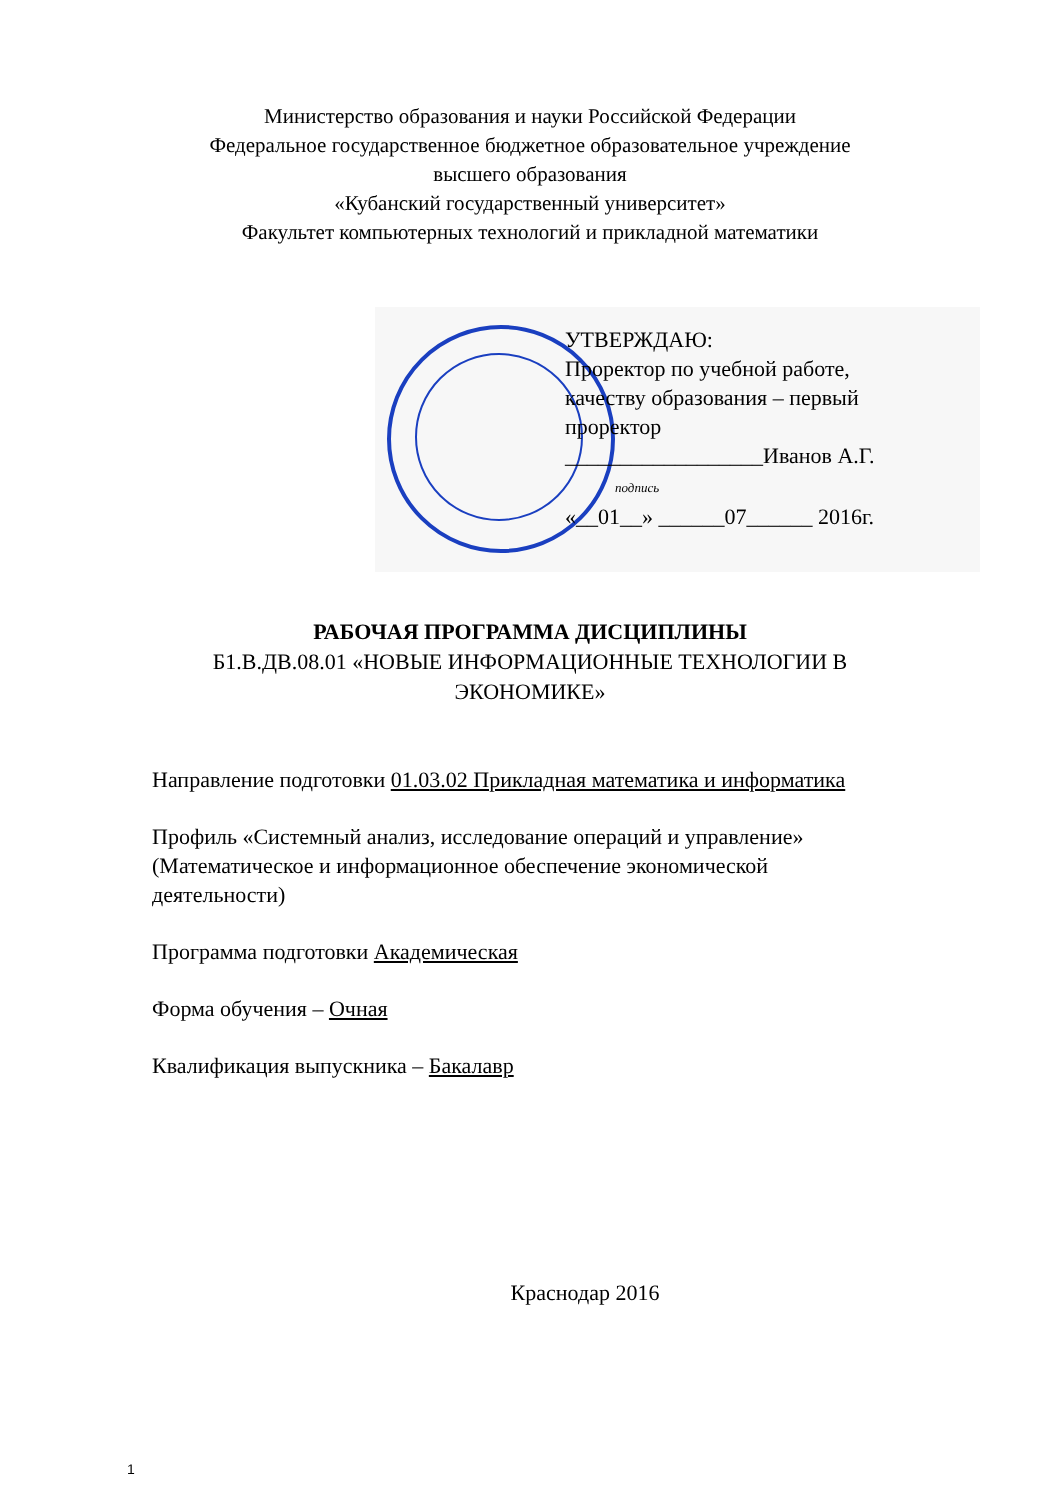Министерство образования и науки Российской Федерации
Федеральное государственное бюджетное образовательное учреждение
высшего образования
«Кубанский государственный университет»
Факультет компьютерных технологий и прикладной математики
УТВЕРЖДАЮ:
Проректор по учебной работе,
качеству образования – первый
проректор
__________________Иванов А.Г.
подпись
«__01__» ______07______ 2016г.
РАБОЧАЯ ПРОГРАММА ДИСЦИПЛИНЫ
Б1.В.ДВ.08.01 «НОВЫЕ ИНФОРМАЦИОННЫЕ ТЕХНОЛОГИИ В
ЭКОНОМИКЕ»
Направление подготовки 01.03.02 Прикладная математика и информатика
Профиль «Системный анализ, исследование операций и управление»
(Математическое и информационное обеспечение экономической
деятельности)
Программа подготовки Академическая
Форма обучения – Очная
Квалификация выпускника – Бакалавр
Краснодар 2016
1